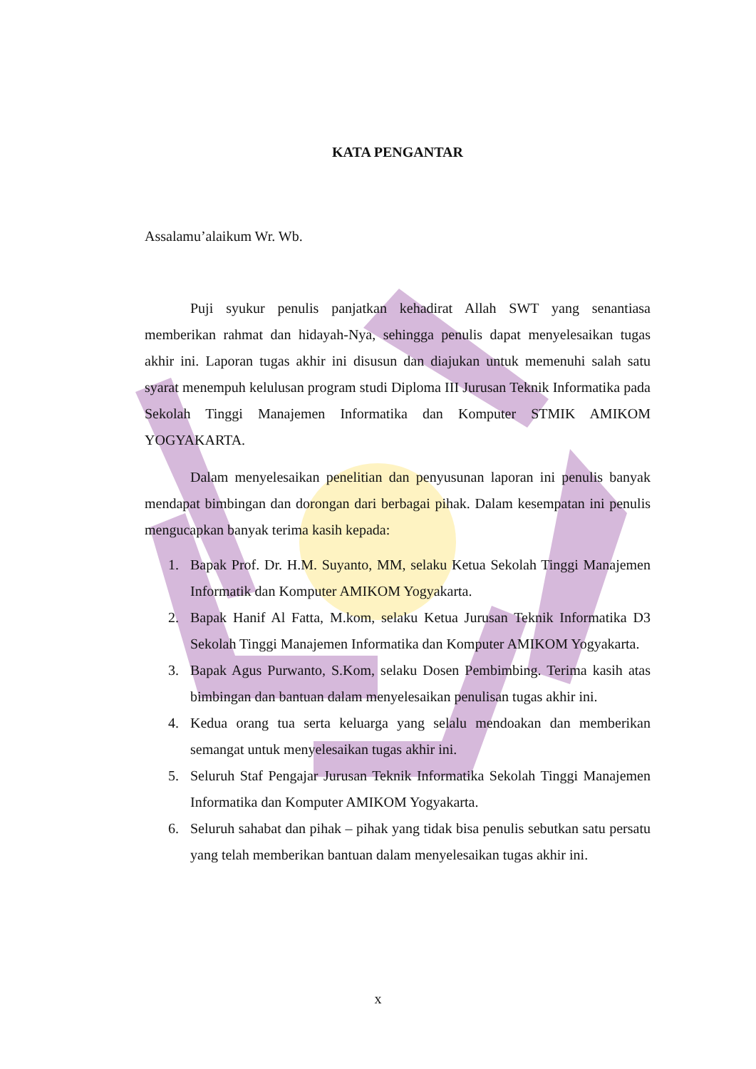KATA PENGANTAR
Assalamu’alaikum Wr. Wb.
Puji syukur penulis panjatkan kehadirat Allah SWT yang senantiasa memberikan rahmat dan hidayah-Nya, sehingga penulis dapat menyelesaikan tugas akhir ini. Laporan tugas akhir ini disusun dan diajukan untuk memenuhi salah satu syarat menempuh kelulusan program studi Diploma III Jurusan Teknik Informatika pada Sekolah Tinggi Manajemen Informatika dan Komputer STMIK AMIKOM YOGYAKARTA.
Dalam menyelesaikan penelitian dan penyusunan laporan ini penulis banyak mendapat bimbingan dan dorongan dari berbagai pihak. Dalam kesempatan ini penulis mengucapkan banyak terima kasih kepada:
1. Bapak Prof. Dr. H.M. Suyanto, MM, selaku Ketua Sekolah Tinggi Manajemen Informatik dan Komputer AMIKOM Yogyakarta.
2. Bapak Hanif Al Fatta, M.kom, selaku Ketua Jurusan Teknik Informatika D3 Sekolah Tinggi Manajemen Informatika dan Komputer AMIKOM Yogyakarta.
3. Bapak Agus Purwanto, S.Kom, selaku Dosen Pembimbing. Terima kasih atas bimbingan dan bantuan dalam menyelesaikan penulisan tugas akhir ini.
4. Kedua orang tua serta keluarga yang selalu mendoakan dan memberikan semangat untuk menyelesaikan tugas akhir ini.
5. Seluruh Staf Pengajar Jurusan Teknik Informatika Sekolah Tinggi Manajemen Informatika dan Komputer AMIKOM Yogyakarta.
6. Seluruh sahabat dan pihak – pihak yang tidak bisa penulis sebutkan satu persatu yang telah memberikan bantuan dalam menyelesaikan tugas akhir ini.
x